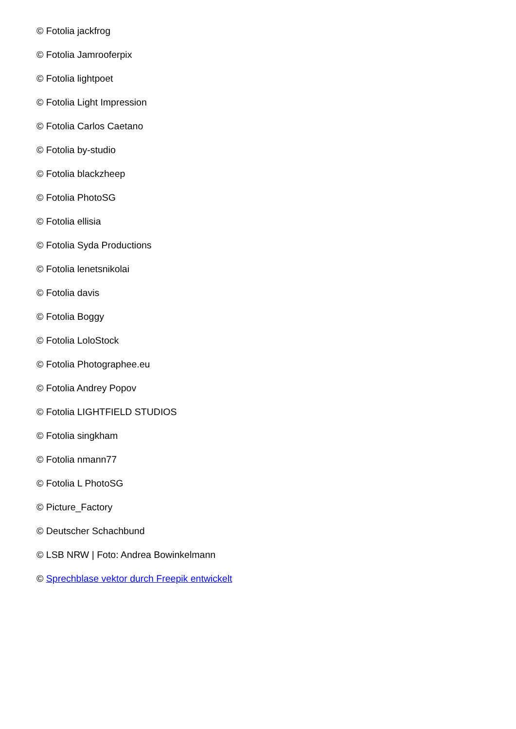© Fotolia jackfrog
© Fotolia Jamrooferpix
© Fotolia lightpoet
© Fotolia Light Impression
© Fotolia Carlos Caetano
© Fotolia by-studio
© Fotolia blackzheep
© Fotolia PhotoSG
© Fotolia ellisia
© Fotolia Syda Productions
© Fotolia lenetsnikolai
© Fotolia davis
© Fotolia Boggy
© Fotolia LoloStock
© Fotolia Photographee.eu
© Fotolia Andrey Popov
© Fotolia LIGHTFIELD STUDIOS
© Fotolia singkham
© Fotolia nmann77
© Fotolia L PhotoSG
© Picture_Factory
© Deutscher Schachbund
© LSB NRW | Foto: Andrea Bowinkelmann
© Sprechblase vektor durch Freepik entwickelt